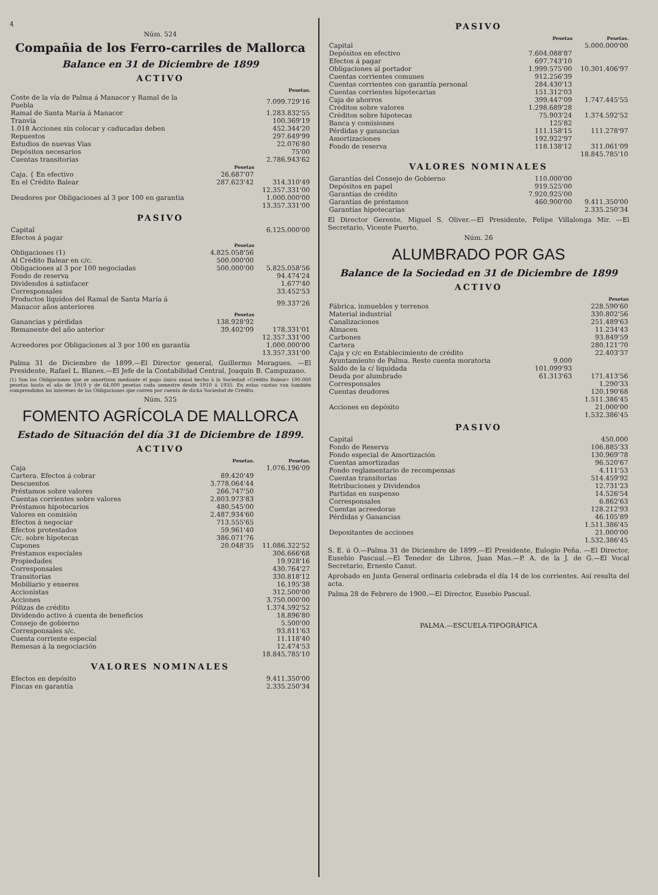4
Núm. 524
Compañia de los Ferro-carriles de Mallorca
Balance en 31 de Diciembre de 1899
ACTIVO
| | | Pesetas. |
| Coste de la vía de Palma á Manacor y Ramal de la Puebla | | 7.099.729'16 |
| Ramal de Santa María á Manacor | | 1.283.832'55 |
| Tranvía | | 100.369'19 |
| 1.018 Acciones sin colocar y caducadas deben | | 452.344'20 |
| Repuestos | | 297.649'99 |
| Estudios de nuevas Vias | | 22.076'80 |
| Depósitos necesarios | | 75'00 |
| Cuentas transitorias | | 2.786.943'62 |
| | Pesetas | |
| Caja. { En efectivo | 26.687'07 | |
| En el Crédito Balear | 287.623'42 | 314.310'49 |
| | | 12.357.331'00 |
| Deudores por Obligaciones al 3 por 100 en garantia | | 1.000.000'00 |
| | | 13.357.331'00 |
PASIVO
| Capital | | 6.125.000'00 |
| Efectos á pagar | | |
| | Pesetas | |
| Obligaciones (1) | 4.825.058'56 | |
| Al Crédito Balear en c/c. | 500.000'00 | |
| Obligaciones al 3 por 100 negociadas | 500.000'00 | 5.825.058'56 |
| Fondo de reserva | | 94.474'24 |
| Dividendos á satisfacer | | 1.677'40 |
| Corresponsales | | 33.452'53 |
| Productos líquidos del Ramal de Santa María á Manacor años anteriores | | 99.337'26 |
| | Pesetas | |
| Ganancias y pérdidas | 138.928'92 | |
| Remanente del año anterior | 39.402'09 | 178.331'01 |
| | | 12.357.331'00 |
| Acreedores por Obligaciones al 3 por 100 en garantía | | 1.000.000'00 |
| | | 13.357.331'00 |
Palma 31 de Diciembre de 1899.—El Director general, Guillermo Moragues. —El Presidente, Rafael L. Blanes.—El Jefe de la Contabilidad Central, Joaquin B. Campuzano.
(1) Son las Obligaciones que se amortizan mediante el pago único anual hecho á la Sociedad «Crédito Balear» 100.000 pesetas hasta el año de 1910 y de 64.000 pesetas cada semestre desde 1910 á 1935. En estas cuotas van también comprendidos los intereses de las Obligaciones que corren por cuenta de dicha Sociedad de Crédito.
Núm. 525
FOMENTO AGRÍCOLA DE MALLORCA
Estado de Situación del día 31 de Diciembre de 1899.
ACTIVO
| | Pesetas. | Pesetas. |
| Caja | | 1.076.196'09 |
| Cartera. Efectos á cobrar | 89.420'49 | |
| Descuentos | 3.778.064'44 | |
| Préstamos sobre valores | 266.747'50 | |
| Cuentas corrientes sobre valores | 2.803.973'83 | |
| Préstamos hipotecarios | 480.545'00 | |
| Valores en comisión | 2.487.934'60 | |
| Efectos á negociar | 713.555'65 | |
| Efectos protestados | 59.961'40 | |
| C/c. sobre hipotecas | 386.071'76 | |
| Cupones | 20.048'35 | 11.086.322'52 |
| Préstamos especiales | | 306.666'68 |
| Propiedades | | 19.928'16 |
| Corresponsales | | 430.764'27 |
| Transitorias | | 330.818'12 |
| Mobiliario y enseres | | 16.195'38 |
| Accionistas | | 312.500'00 |
| Acciones | | 3.750.000'00 |
| Pólizas de crédito | | 1.374.592'52 |
| Dividendo activo á cuenta de beneficios | | 18.896'80 |
| Consejo de gobierno | | 5.500'00 |
| Corresponsales s/c. | | 93.811'63 |
| Cuenta corriente especial | | 11.118'40 |
| Remesas á la negociación | | 12.474'53 |
| | | 18.845.785'10 |
VALORES NOMINALES
| Efectos en depósito | 9.411.350'00 |
| Fincas en garantía | 2.335.250'34 |
PASIVO
| | Pesetas | Pesetas. |
| Capital | | 5.000.000'00 |
| Depósitos en efectivo | 7.604.088'87 | |
| Efectos á pagar | 697.743'10 | |
| Obligaciones al portador | 1.999.575'00 | 10.301.406'97 |
| Cuentas corrientes comunes | 912.256'39 | |
| Cuentas corrientes con garantía personal | 284.430'13 | |
| Cuentas corrientes hipotecarias | 151.312'03 | |
| Caja de ahorros | 399.447'09 | 1.747.445'55 |
| Créditos sobre valores | 1.298.689'28 | |
| Créditos sobre hipotecas | 75.903'24 | 1.374.592'52 |
| Banca y comisiones | 125'82 | |
| Pérdidas y ganancias | 111.158'15 | 111.278'97 |
| Amortizaciones | 192.922'97 | |
| Fondo de reserva | 118.138'12 | 311.061'09 |
| | | 18.845.785'10 |
VALORES NOMINALES
| Garantías del Consejo de Gobierno | 110.000'00 | |
| Depósitos en papel | 919.525'00 | |
| Garantías de crédito | 7.920.925'00 | |
| Garantías de préstamos | 460.900'00 | 9.411.350'00 |
| Garantías hipotecarias | | 2.335.250'34 |
El Director Gerente, Miguel S. Oliver.—El Presidente, Felipe Villalonga Mir. —El Secretario, Vicente Puerto.
Núm. 26
ALUMBRADO POR GAS
Balance de la Sociedad en 31 de Diciembre de 1899
ACTIVO
| | | Pesetas |
| Fábrica, inmuebles y terrenos | | 228.590'60 |
| Material industrial | | 330.802'56 |
| Canalizaciones | | 251.489'63 |
| Almacen | | 11.234'43 |
| Carbones | | 93.849'59 |
| Cartera | | 280.121'70 |
| Caja y c/c en Establecimiento de crédito | | 22.403'37 |
| Ayuntamiento de Palma. Resto cuenta moratoria | 9.000 | |
| Saldo de la c/ liquidada | 101.099'93 | |
| Deuda por alumbrado | 61.313'63 | 171.413'56 |
| Corresponsales | | 1.290'33 |
| Cuentas deudores | | 120.190'68 |
| | | 1.511.386'45 |
| Acciones en depósito | | 21.000'00 |
| | | 1.532.386'45 |
PASIVO
| Capital | 450.000 |
| Fondo de Reserva | 106.885'33 |
| Fondo especial de Amortización | 130.969'78 |
| Cuentas amortizadas | 96.520'67 |
| Fondo reglamentario de recompensas | 4.111'53 |
| Cuentas transitorias | 514.459'92 |
| Retribuciones y Dividendos | 12.731'23 |
| Partidas en suspenso | 14.526'54 |
| Corresponsales | 6.862'63 |
| Cuentas acreedoras | 128.212'93 |
| Pérdidas y Ganancias | 46.105'89 |
| | 1.511.386'45 |
| Depositantes de acciones | 21.000'00 |
| | 1.532.386'45 |
S. E. ú O.—Palma 31 de Diciembre de 1899.—El Presidente, Eulogio Peña. —El Director, Eusebio Pascual.—El Tenedor de Libros, Juan Mas.—P. A. de la J. de G.—El Vocal Secretario, Ernesto Canut.
Aprobado en Junta General ordinaria celebrada el día 14 de los corrientes. Así resulta del acta.
Palma 28 de Febrero de 1900.—El Director, Eusebio Pascual.
PALMA.—ESCUELA-TIPOGRÁFICA